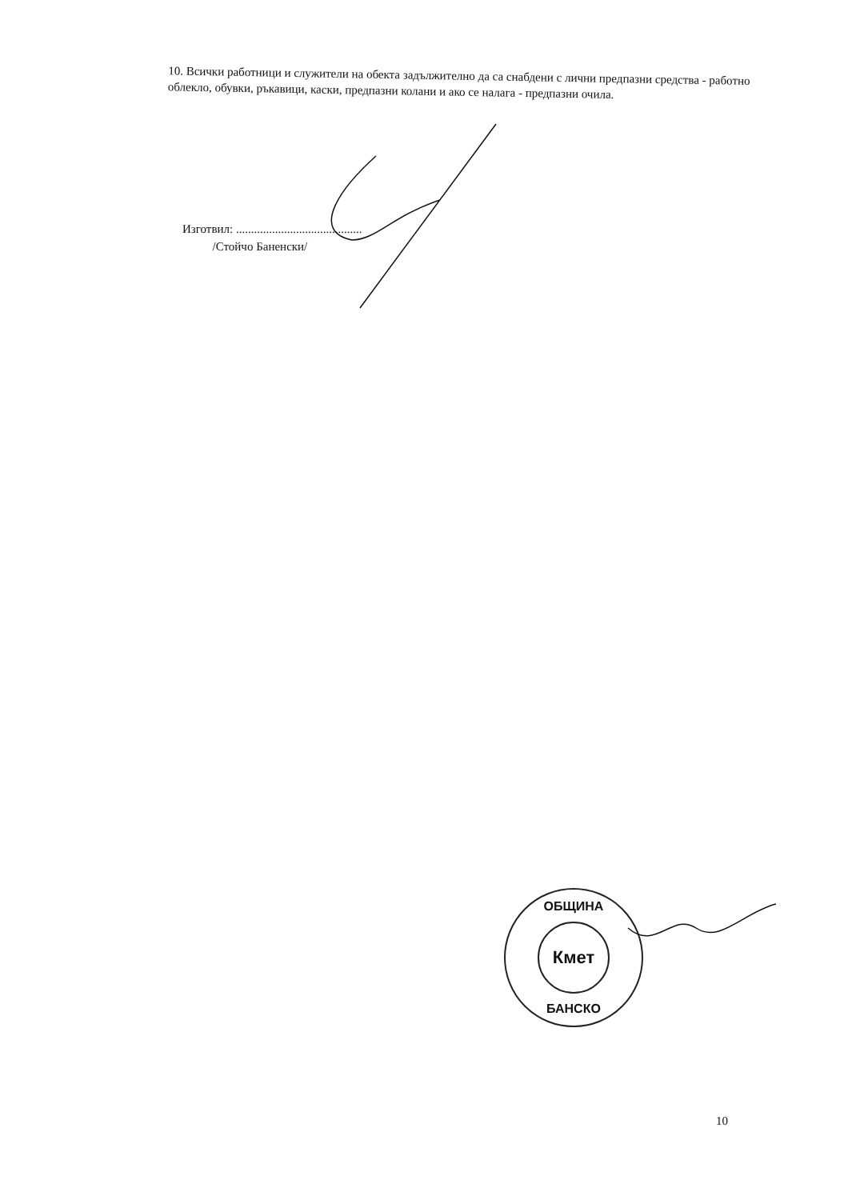10. Всички работници и служители на обекта задължително да са снабдени с лични предпазни средства - работно облекло, обувки, ръкавици, каски, предпазни колани и ако се налага - предпазни очила.
Изготвил: ..........................................
/Стойчо Баненски/
ОБЩИНА
Кмет
БАНСКО
10